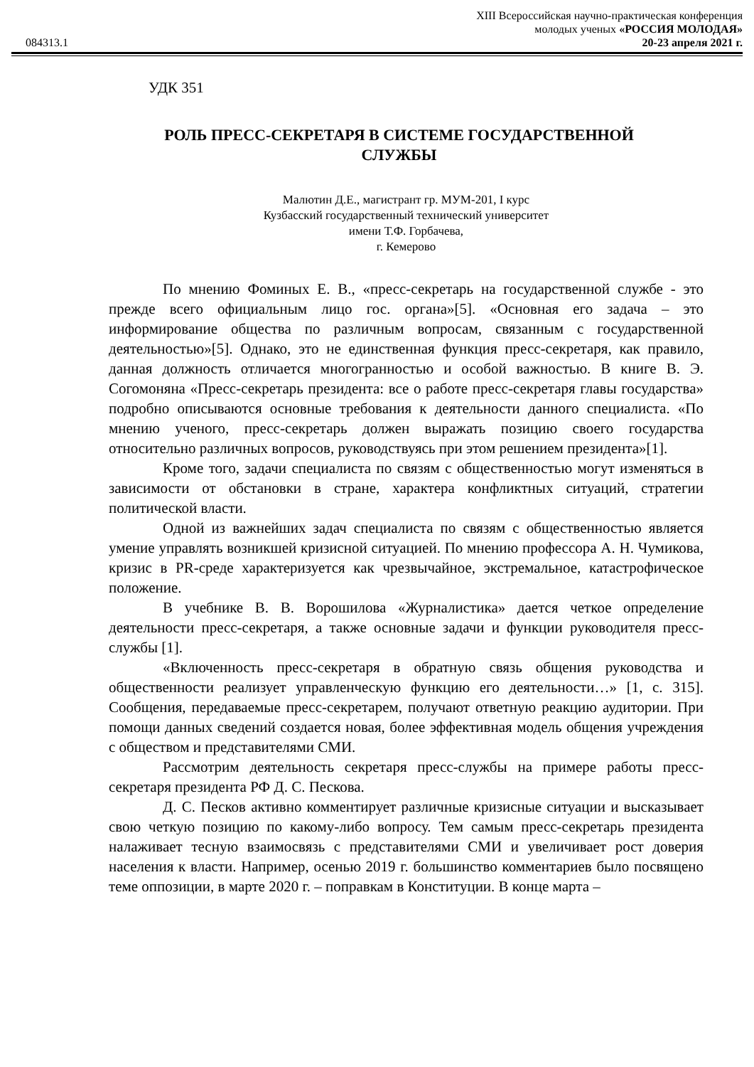XIII Всероссийская научно-практическая конференция
молодых ученых «РОССИЯ МОЛОДАЯ»
084313.1 20-23 апреля 2021 г.
УДК 351
РОЛЬ ПРЕСС-СЕКРЕТАРЯ В СИСТЕМЕ ГОСУДАРСТВЕННОЙ
СЛУЖБЫ
Малютин Д.Е., магистрант гр. МУМ-201, I курс
Кузбасский государственный технический университет
имени Т.Ф. Горбачева,
г. Кемерово
По мнению Фоминых Е. В., «пресс-секретарь на государственной службе - это прежде всего официальным лицо гос. органа»[5]. «Основная его задача – это информирование общества по различным вопросам, связанным с государственной деятельностью»[5]. Однако, это не единственная функция пресс-секретаря, как правило, данная должность отличается многогранностью и особой важностью. В книге В. Э. Согомоняна «Пресс-секретарь президента: все о работе пресс-секретаря главы государства» подробно описываются основные требования к деятельности данного специалиста. «По мнению ученого, пресс-секретарь должен выражать позицию своего государства относительно различных вопросов, руководствуясь при этом решением президента»[1].
Кроме того, задачи специалиста по связям с общественностью могут изменяться в зависимости от обстановки в стране, характера конфликтных ситуаций, стратегии политической власти.
Одной из важнейших задач специалиста по связям с общественностью является умение управлять возникшей кризисной ситуацией. По мнению профессора А. Н. Чумикова, кризис в PR-среде характеризуется как чрезвычайное, экстремальное, катастрофическое положение.
В учебнике В. В. Ворошилова «Журналистика» дается четкое определение деятельности пресс-секретаря, а также основные задачи и функции руководителя пресс-службы [1].
«Включенность пресс-секретаря в обратную связь общения руководства и общественности реализует управленческую функцию его деятельности…» [1, с. 315]. Сообщения, передаваемые пресс-секретарем, получают ответную реакцию аудитории. При помощи данных сведений создается новая, более эффективная модель общения учреждения с обществом и представителями СМИ.
Рассмотрим деятельность секретаря пресс-службы на примере работы пресс-секретаря президента РФ Д. С. Пескова.
Д. С. Песков активно комментирует различные кризисные ситуации и высказывает свою четкую позицию по какому-либо вопросу. Тем самым пресс-секретарь президента налаживает тесную взаимосвязь с представителями СМИ и увеличивает рост доверия населения к власти. Например, осенью 2019 г. большинство комментариев было посвящено теме оппозиции, в марте 2020 г. – поправкам в Конституции. В конце марта –